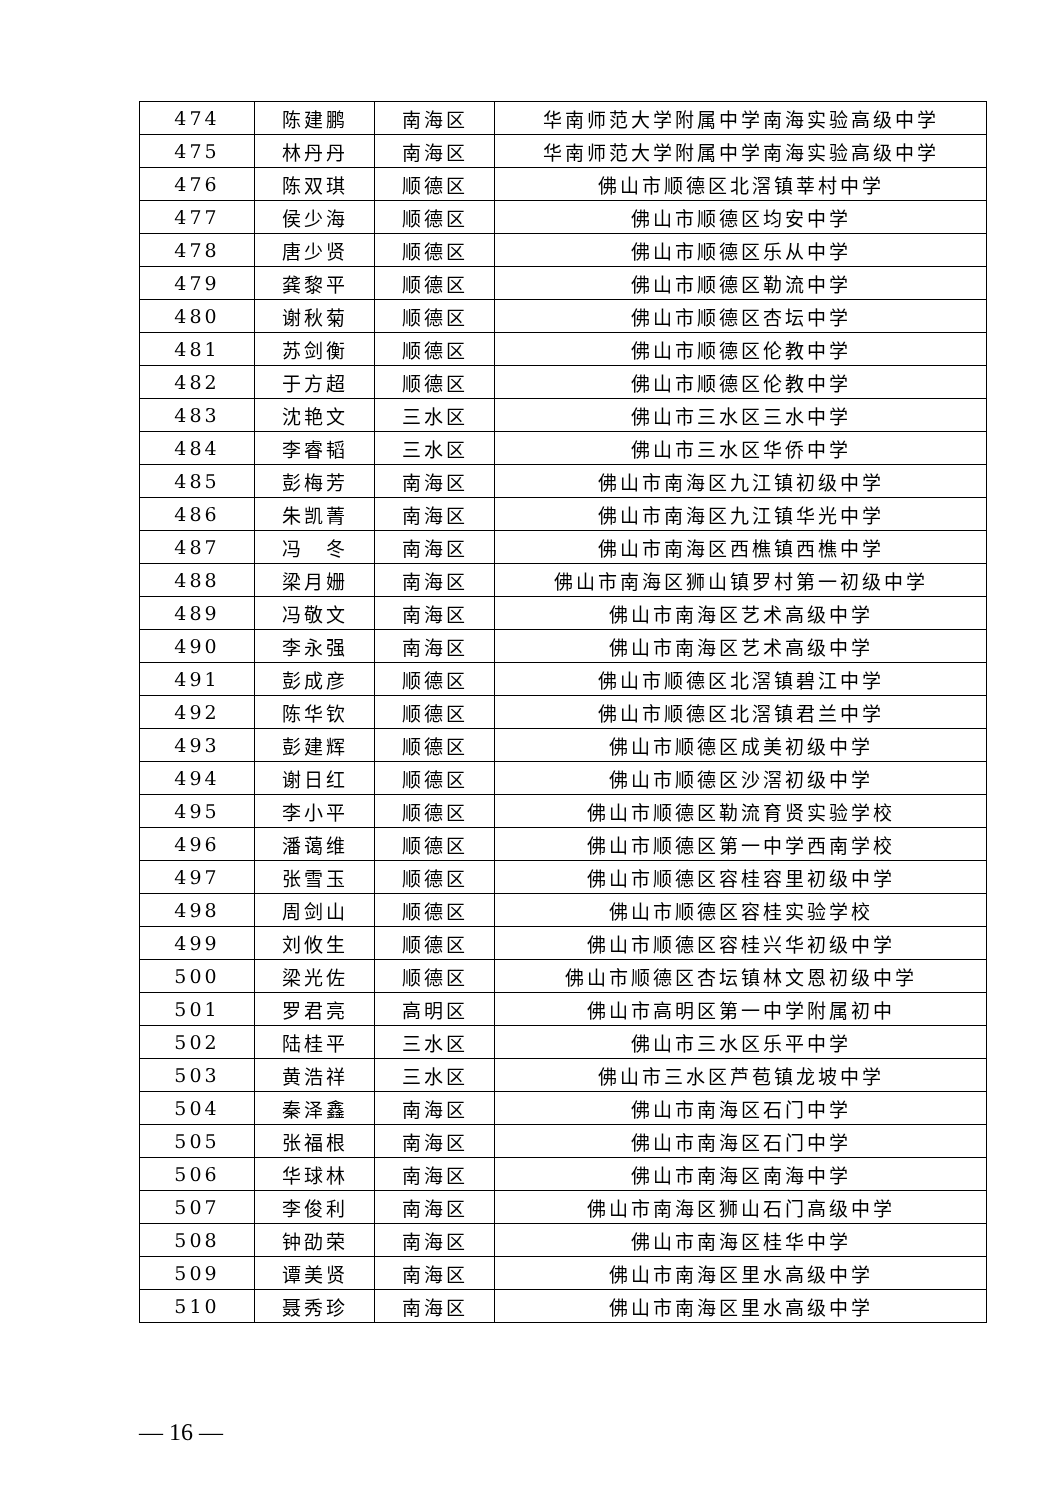| 474 | 陈建鹏 | 南海区 | 华南师范大学附属中学南海实验高级中学 |
| 475 | 林丹丹 | 南海区 | 华南师范大学附属中学南海实验高级中学 |
| 476 | 陈双琪 | 顺德区 | 佛山市顺德区北滘镇莘村中学 |
| 477 | 侯少海 | 顺德区 | 佛山市顺德区均安中学 |
| 478 | 唐少贤 | 顺德区 | 佛山市顺德区乐从中学 |
| 479 | 龚黎平 | 顺德区 | 佛山市顺德区勒流中学 |
| 480 | 谢秋菊 | 顺德区 | 佛山市顺德区杏坛中学 |
| 481 | 苏剑衡 | 顺德区 | 佛山市顺德区伦教中学 |
| 482 | 于方超 | 顺德区 | 佛山市顺德区伦教中学 |
| 483 | 沈艳文 | 三水区 | 佛山市三水区三水中学 |
| 484 | 李睿韬 | 三水区 | 佛山市三水区华侨中学 |
| 485 | 彭梅芳 | 南海区 | 佛山市南海区九江镇初级中学 |
| 486 | 朱凯菁 | 南海区 | 佛山市南海区九江镇华光中学 |
| 487 | 冯 冬 | 南海区 | 佛山市南海区西樵镇西樵中学 |
| 488 | 梁月姗 | 南海区 | 佛山市南海区狮山镇罗村第一初级中学 |
| 489 | 冯敬文 | 南海区 | 佛山市南海区艺术高级中学 |
| 490 | 李永强 | 南海区 | 佛山市南海区艺术高级中学 |
| 491 | 彭成彦 | 顺德区 | 佛山市顺德区北滘镇碧江中学 |
| 492 | 陈华钦 | 顺德区 | 佛山市顺德区北滘镇君兰中学 |
| 493 | 彭建辉 | 顺德区 | 佛山市顺德区成美初级中学 |
| 494 | 谢日红 | 顺德区 | 佛山市顺德区沙滘初级中学 |
| 495 | 李小平 | 顺德区 | 佛山市顺德区勒流育贤实验学校 |
| 496 | 潘蔼维 | 顺德区 | 佛山市顺德区第一中学西南学校 |
| 497 | 张雪玉 | 顺德区 | 佛山市顺德区容桂容里初级中学 |
| 498 | 周剑山 | 顺德区 | 佛山市顺德区容桂实验学校 |
| 499 | 刘攸生 | 顺德区 | 佛山市顺德区容桂兴华初级中学 |
| 500 | 梁光佐 | 顺德区 | 佛山市顺德区杏坛镇林文恩初级中学 |
| 501 | 罗君亮 | 高明区 | 佛山市高明区第一中学附属初中 |
| 502 | 陆桂平 | 三水区 | 佛山市三水区乐平中学 |
| 503 | 黄浩祥 | 三水区 | 佛山市三水区芦苞镇龙坡中学 |
| 504 | 秦泽鑫 | 南海区 | 佛山市南海区石门中学 |
| 505 | 张福根 | 南海区 | 佛山市南海区石门中学 |
| 506 | 华球林 | 南海区 | 佛山市南海区南海中学 |
| 507 | 李俊利 | 南海区 | 佛山市南海区狮山石门高级中学 |
| 508 | 钟劭荣 | 南海区 | 佛山市南海区桂华中学 |
| 509 | 谭美贤 | 南海区 | 佛山市南海区里水高级中学 |
| 510 | 聂秀珍 | 南海区 | 佛山市南海区里水高级中学 |
— 16 —